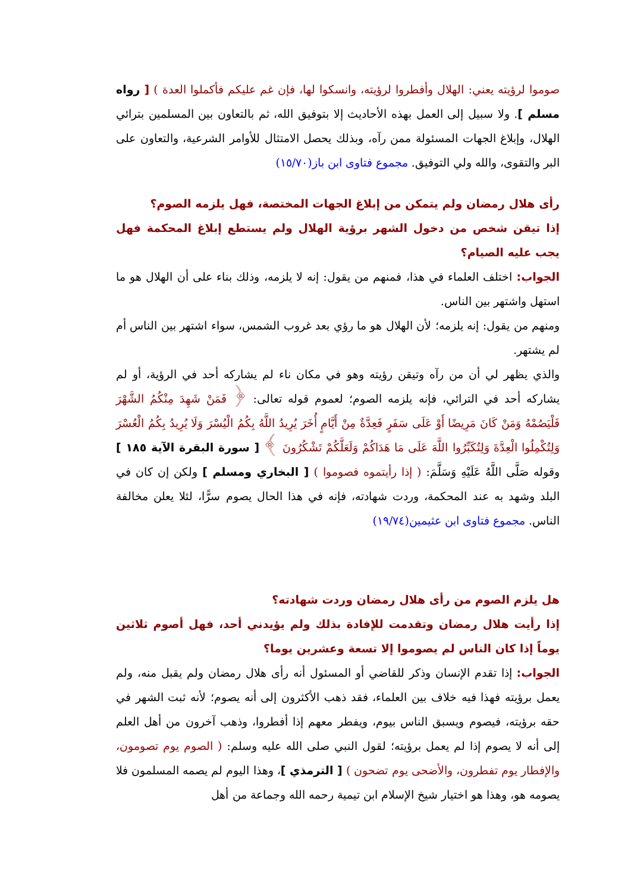صوموا لرؤيته يعني: الهلال وأفطروا لرؤيته، وانسكوا لها، فإن غم عليكم فأكملوا العدة ) [ رواه مسلم ]. ولا سبيل إلى العمل بهذه الأحاديث إلا بتوفيق الله، ثم بالتعاون بين المسلمين بترائي الهلال، وإبلاغ الجهات المسئولة ممن رآه، وبذلك يحصل الامتثال للأوامر الشرعية، والتعاون على البر والتقوى، والله ولي التوفيق. مجموع فتاوى ابن باز(١٥/٧٠)
رأى هلال رمضان ولم يتمكن من إبلاغ الجهات المختصة، فهل يلزمه الصوم؟
إذا تيقن شخص من دخول الشهر برؤية الهلال ولم يستطع إبلاغ المحكمة فهل يجب عليه الصيام؟
الجواب: اختلف العلماء في هذا، فمنهم من يقول: إنه لا يلزمه، وذلك بناء على أن الهلال هو ما استهل واشتهر بين الناس.
ومنهم من يقول: إنه يلزمه؛ لأن الهلال هو ما رؤي بعد غروب الشمس، سواء اشتهر بين الناس أم لم يشتهر.
والذي يظهر لي أن من رآه وتيقن رؤيته وهو في مكان ناء لم يشاركه أحد في الرؤية، أو لم يشاركه أحد في الترائي، فإنه يلزمه الصوم؛ لعموم قوله تعالى: ﴿ فَمَنْ شَهِدَ مِنْكُمُ الشَّهْرَ فَلْيَصُمْهُ وَمَنْ كَانَ مَرِيضًا أَوْ عَلَى سَفَرٍ فَعِدَّةٌ مِنْ أَيَّامٍ أُخَرَ يُرِيدُ اللَّهُ بِكُمُ الْيُسْرَ وَلَا يُرِيدُ بِكُمُ الْعُسْرَ وَلِتُكْمِلُوا الْعِدَّةَ وَلِتُكَبِّرُوا اللَّهَ عَلَى مَا هَدَاكُمْ وَلَعَلَّكُمْ تَشْكُرُونَ ﴾ [ سورة البقرة الآية ١٨٥ ] وقوله صَلَّى اللَّهُ عَلَيْهِ وَسَلَّمَ: ( إذا رأيتموه فصوموا ) [ البخاري ومسلم ] ولكن إن كان في البلد وشهد به عند المحكمة، وردت شهادته، فإنه في هذا الحال يصوم سرًّا، لئلا يعلن مخالفة الناس. مجموع فتاوى ابن عثيمين(١٩/٧٤)
هل يلزم الصوم من رأى هلال رمضان وردت شهادته؟
إذا رأيت هلال رمضان وتقدمت للإفادة بذلك ولم يؤيدني أحد، فهل أصوم ثلاثين يوماً إذا كان الناس لم يصوموا إلا تسعة وعشرين يوما؟
الجواب: إذا تقدم الإنسان وذكر للقاضي أو المسئول أنه رأى هلال رمضان ولم يقبل منه، ولم يعمل برؤيته فهذا فيه خلاف بين العلماء، فقد ذهب الأكثرون إلى أنه يصوم؛ لأنه ثبت الشهر في حقه برؤيته، فيصوم ويسبق الناس بيوم، ويفطر معهم إذا أفطروا، وذهب آخرون من أهل العلم إلى أنه لا يصوم إذا لم يعمل برؤيته؛ لقول النبي صلى الله عليه وسلم: ( الصوم يوم تصومون، والإفطار يوم تفطرون، والأضحى يوم تضحون ) [ الترمذي ]، وهذا اليوم لم يصمه المسلمون فلا يصومه هو، وهذا هو اختيار شيخ الإسلام ابن تيمية رحمه الله وجماعة من أهل